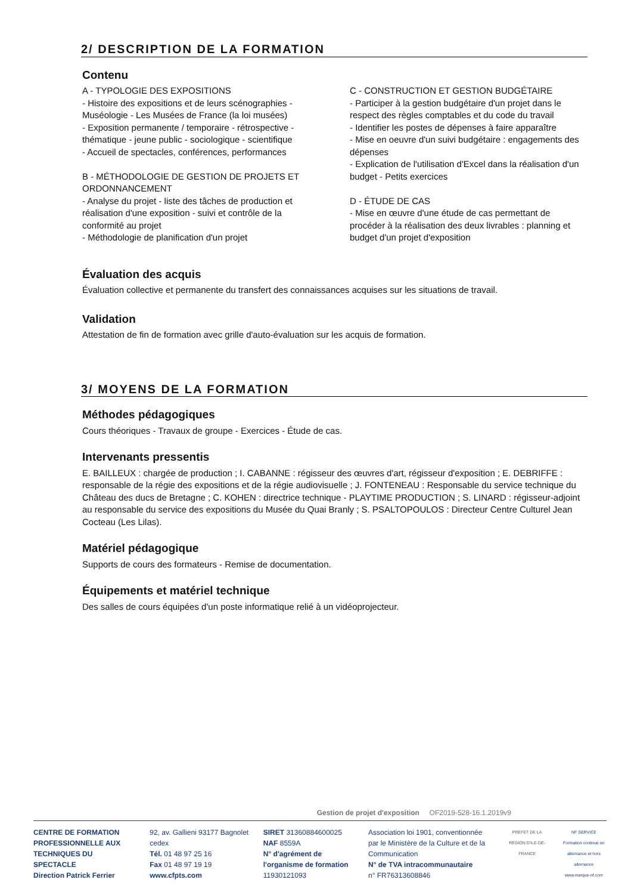2/ DESCRIPTION DE LA FORMATION
Contenu
A - TYPOLOGIE DES EXPOSITIONS
- Histoire des expositions et de leurs scénographies - Muséologie - Les Musées de France (la loi musées)
- Exposition permanente / temporaire - rétrospective - thématique - jeune public - sociologique - scientifique
- Accueil de spectacles, conférences, performances
B - MÉTHODOLOGIE DE GESTION DE PROJETS ET ORDONNANCEMENT
- Analyse du projet - liste des tâches de production et réalisation d'une exposition - suivi et contrôle de la conformité au projet
- Méthodologie de planification d'un projet
C - CONSTRUCTION ET GESTION BUDGÉTAIRE
- Participer à la gestion budgétaire d'un projet dans le respect des règles comptables et du code du travail
- Identifier les postes de dépenses à faire apparaître
- Mise en oeuvre d'un suivi budgétaire : engagements des dépenses
- Explication de l'utilisation d'Excel dans la réalisation d'un budget - Petits exercices
D - ÉTUDE DE CAS
- Mise en œuvre d'une étude de cas permettant de procéder à la réalisation des deux livrables : planning et budget d'un projet d'exposition
Évaluation des acquis
Évaluation collective et permanente du transfert des connaissances acquises sur les situations de travail.
Validation
Attestation de fin de formation avec grille d'auto-évaluation sur les acquis de formation.
3/ MOYENS DE LA FORMATION
Méthodes pédagogiques
Cours théoriques - Travaux de groupe - Exercices - Étude de cas.
Intervenants pressentis
E. BAILLEUX : chargée de production ; I. CABANNE : régisseur des œuvres d'art, régisseur d'exposition ; E. DEBRIFFE : responsable de la régie des expositions et de la régie audiovisuelle ; J. FONTENEAU : Responsable du service technique du Château des ducs de Bretagne ; C. KOHEN : directrice technique - PLAYTIME PRODUCTION ; S. LINARD : régisseur-adjoint au responsable du service des expositions du Musée du Quai Branly ; S. PSALTOPOULOS : Directeur Centre Culturel Jean Cocteau (Les Lilas).
Matériel pédagogique
Supports de cours des formateurs - Remise de documentation.
Équipements et matériel technique
Des salles de cours équipées d'un poste informatique relié à un vidéoprojecteur.
Gestion de projet d'exposition OF2019-528-16.1.2019v9
CENTRE DE FORMATION PROFESSIONNELLE AUX TECHNIQUES DU SPECTACLE
Direction Patrick Ferrier
92, av. Gallieni 93177 Bagnolet cedex
Tél. 01 48 97 25 16
Fax 01 48 97 19 19
www.cfpts.com
SIRET 31360884600025
NAF 8559A
N° d'agrément de l'organisme de formation 11930121093
Association loi 1901, conventionnée par le Ministère de la Culture et de la Communication
N° de TVA intracommunautaire
n° FR76313608846
PRÉFET DE LA RÉGION D'ILE-DE-FRANCE
NF SERVICE
Formation continue en alternance et hors alternance
www.marque-nf.com